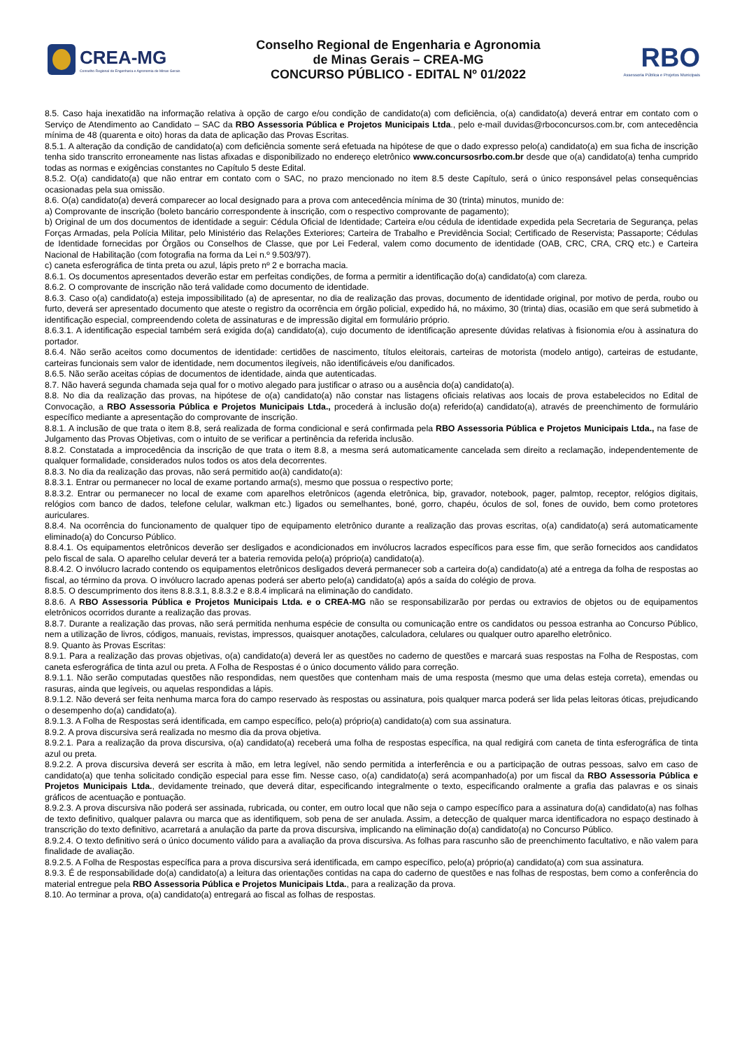CREA-MG
Conselho Regional de Engenharia e Agronomia de Minas Gerais
Conselho Regional de Engenharia e Agronomia
de Minas Gerais – CREA-MG
CONCURSO PÚBLICO - EDITAL Nº 01/2022
RBO
Assessoria Pública e Projetos Municipais
8.5. Caso haja inexatidão na informação relativa à opção de cargo e/ou condição de candidato(a) com deficiência, o(a) candidato(a) deverá entrar em contato com o Serviço de Atendimento ao Candidato – SAC da RBO Assessoria Pública e Projetos Municipais Ltda., pelo e-mail duvidas@rboconcursos.com.br, com antecedência mínima de 48 (quarenta e oito) horas da data de aplicação das Provas Escritas.
8.5.1. A alteração da condição de candidato(a) com deficiência somente será efetuada na hipótese de que o dado expresso pelo(a) candidato(a) em sua ficha de inscrição tenha sido transcrito erroneamente nas listas afixadas e disponibilizado no endereço eletrônico www.concursosrbo.com.br desde que o(a) candidato(a) tenha cumprido todas as normas e exigências constantes no Capítulo 5 deste Edital.
8.5.2. O(a) candidato(a) que não entrar em contato com o SAC, no prazo mencionado no item 8.5 deste Capítulo, será o único responsável pelas consequências ocasionadas pela sua omissão.
8.6. O(a) candidato(a) deverá comparecer ao local designado para a prova com antecedência mínima de 30 (trinta) minutos, munido de:
a) Comprovante de inscrição (boleto bancário correspondente à inscrição, com o respectivo comprovante de pagamento);
b) Original de um dos documentos de identidade a seguir: Cédula Oficial de Identidade; Carteira e/ou cédula de identidade expedida pela Secretaria de Segurança, pelas Forças Armadas, pela Polícia Militar, pelo Ministério das Relações Exteriores; Carteira de Trabalho e Previdência Social; Certificado de Reservista; Passaporte; Cédulas de Identidade fornecidas por Órgãos ou Conselhos de Classe, que por Lei Federal, valem como documento de identidade (OAB, CRC, CRA, CRQ etc.) e Carteira Nacional de Habilitação (com fotografia na forma da Lei n.º 9.503/97).
c) caneta esferográfica de tinta preta ou azul, lápis preto nº 2 e borracha macia.
8.6.1. Os documentos apresentados deverão estar em perfeitas condições, de forma a permitir a identificação do(a) candidato(a) com clareza.
8.6.2. O comprovante de inscrição não terá validade como documento de identidade.
8.6.3. Caso o(a) candidato(a) esteja impossibilitado (a) de apresentar, no dia de realização das provas, documento de identidade original, por motivo de perda, roubo ou furto, deverá ser apresentado documento que ateste o registro da ocorrência em órgão policial, expedido há, no máximo, 30 (trinta) dias, ocasião em que será submetido à identificação especial, compreendendo coleta de assinaturas e de impressão digital em formulário próprio.
8.6.3.1. A identificação especial também será exigida do(a) candidato(a), cujo documento de identificação apresente dúvidas relativas à fisionomia e/ou à assinatura do portador.
8.6.4. Não serão aceitos como documentos de identidade: certidões de nascimento, títulos eleitorais, carteiras de motorista (modelo antigo), carteiras de estudante, carteiras funcionais sem valor de identidade, nem documentos ilegíveis, não identificáveis e/ou danificados.
8.6.5. Não serão aceitas cópias de documentos de identidade, ainda que autenticadas.
8.7. Não haverá segunda chamada seja qual for o motivo alegado para justificar o atraso ou a ausência do(a) candidato(a).
8.8. No dia da realização das provas, na hipótese de o(a) candidato(a) não constar nas listagens oficiais relativas aos locais de prova estabelecidos no Edital de Convocação, a RBO Assessoria Pública e Projetos Municipais Ltda., procederá à inclusão do(a) referido(a) candidato(a), através de preenchimento de formulário específico mediante a apresentação do comprovante de inscrição.
8.8.1. A inclusão de que trata o item 8.8, será realizada de forma condicional e será confirmada pela RBO Assessoria Pública e Projetos Municipais Ltda., na fase de Julgamento das Provas Objetivas, com o intuito de se verificar a pertinência da referida inclusão.
8.8.2. Constatada a improcedência da inscrição de que trata o item 8.8, a mesma será automaticamente cancelada sem direito a reclamação, independentemente de qualquer formalidade, considerados nulos todos os atos dela decorrentes.
8.8.3. No dia da realização das provas, não será permitido ao(à) candidato(a):
8.8.3.1. Entrar ou permanecer no local de exame portando arma(s), mesmo que possua o respectivo porte;
8.8.3.2. Entrar ou permanecer no local de exame com aparelhos eletrônicos (agenda eletrônica, bip, gravador, notebook, pager, palmtop, receptor, relógios digitais, relógios com banco de dados, telefone celular, walkman etc.) ligados ou semelhantes, boné, gorro, chapéu, óculos de sol, fones de ouvido, bem como protetores auriculares.
8.8.4. Na ocorrência do funcionamento de qualquer tipo de equipamento eletrônico durante a realização das provas escritas, o(a) candidato(a) será automaticamente eliminado(a) do Concurso Público.
8.8.4.1. Os equipamentos eletrônicos deverão ser desligados e acondicionados em invólucros lacrados específicos para esse fim, que serão fornecidos aos candidatos pelo fiscal de sala. O aparelho celular deverá ter a bateria removida pelo(a) próprio(a) candidato(a).
8.8.4.2. O invólucro lacrado contendo os equipamentos eletrônicos desligados deverá permanecer sob a carteira do(a) candidato(a) até a entrega da folha de respostas ao fiscal, ao término da prova. O invólucro lacrado apenas poderá ser aberto pelo(a) candidato(a) após a saída do colégio de prova.
8.8.5. O descumprimento dos itens 8.8.3.1, 8.8.3.2 e 8.8.4 implicará na eliminação do candidato.
8.8.6. A RBO Assessoria Pública e Projetos Municipais Ltda. e o CREA-MG não se responsabilizarão por perdas ou extravios de objetos ou de equipamentos eletrônicos ocorridos durante a realização das provas.
8.8.7. Durante a realização das provas, não será permitida nenhuma espécie de consulta ou comunicação entre os candidatos ou pessoa estranha ao Concurso Público, nem a utilização de livros, códigos, manuais, revistas, impressos, quaisquer anotações, calculadora, celulares ou qualquer outro aparelho eletrônico.
8.9. Quanto às Provas Escritas:
8.9.1. Para a realização das provas objetivas, o(a) candidato(a) deverá ler as questões no caderno de questões e marcará suas respostas na Folha de Respostas, com caneta esferográfica de tinta azul ou preta. A Folha de Respostas é o único documento válido para correção.
8.9.1.1. Não serão computadas questões não respondidas, nem questões que contenham mais de uma resposta (mesmo que uma delas esteja correta), emendas ou rasuras, ainda que legíveis, ou aquelas respondidas a lápis.
8.9.1.2. Não deverá ser feita nenhuma marca fora do campo reservado às respostas ou assinatura, pois qualquer marca poderá ser lida pelas leitoras óticas, prejudicando o desempenho do(a) candidato(a).
8.9.1.3. A Folha de Respostas será identificada, em campo específico, pelo(a) próprio(a) candidato(a) com sua assinatura.
8.9.2. A prova discursiva será realizada no mesmo dia da prova objetiva.
8.9.2.1. Para a realização da prova discursiva, o(a) candidato(a) receberá uma folha de respostas específica, na qual redigirá com caneta de tinta esferográfica de tinta azul ou preta.
8.9.2.2. A prova discursiva deverá ser escrita à mão, em letra legível, não sendo permitida a interferência e ou a participação de outras pessoas, salvo em caso de candidato(a) que tenha solicitado condição especial para esse fim. Nesse caso, o(a) candidato(a) será acompanhado(a) por um fiscal da RBO Assessoria Pública e Projetos Municipais Ltda., devidamente treinado, que deverá ditar, especificando integralmente o texto, especificando oralmente a grafia das palavras e os sinais gráficos de acentuação e pontuação.
8.9.2.3. A prova discursiva não poderá ser assinada, rubricada, ou conter, em outro local que não seja o campo específico para a assinatura do(a) candidato(a) nas folhas de texto definitivo, qualquer palavra ou marca que as identifiquem, sob pena de ser anulada. Assim, a detecção de qualquer marca identificadora no espaço destinado à transcrição do texto definitivo, acarretará a anulação da parte da prova discursiva, implicando na eliminação do(a) candidato(a) no Concurso Público.
8.9.2.4. O texto definitivo será o único documento válido para a avaliação da prova discursiva. As folhas para rascunho são de preenchimento facultativo, e não valem para finalidade de avaliação.
8.9.2.5. A Folha de Respostas específica para a prova discursiva será identificada, em campo específico, pelo(a) próprio(a) candidato(a) com sua assinatura.
8.9.3. É de responsabilidade do(a) candidato(a) a leitura das orientações contidas na capa do caderno de questões e nas folhas de respostas, bem como a conferência do material entregue pela RBO Assessoria Pública e Projetos Municipais Ltda., para a realização da prova.
8.10. Ao terminar a prova, o(a) candidato(a) entregará ao fiscal as folhas de respostas.